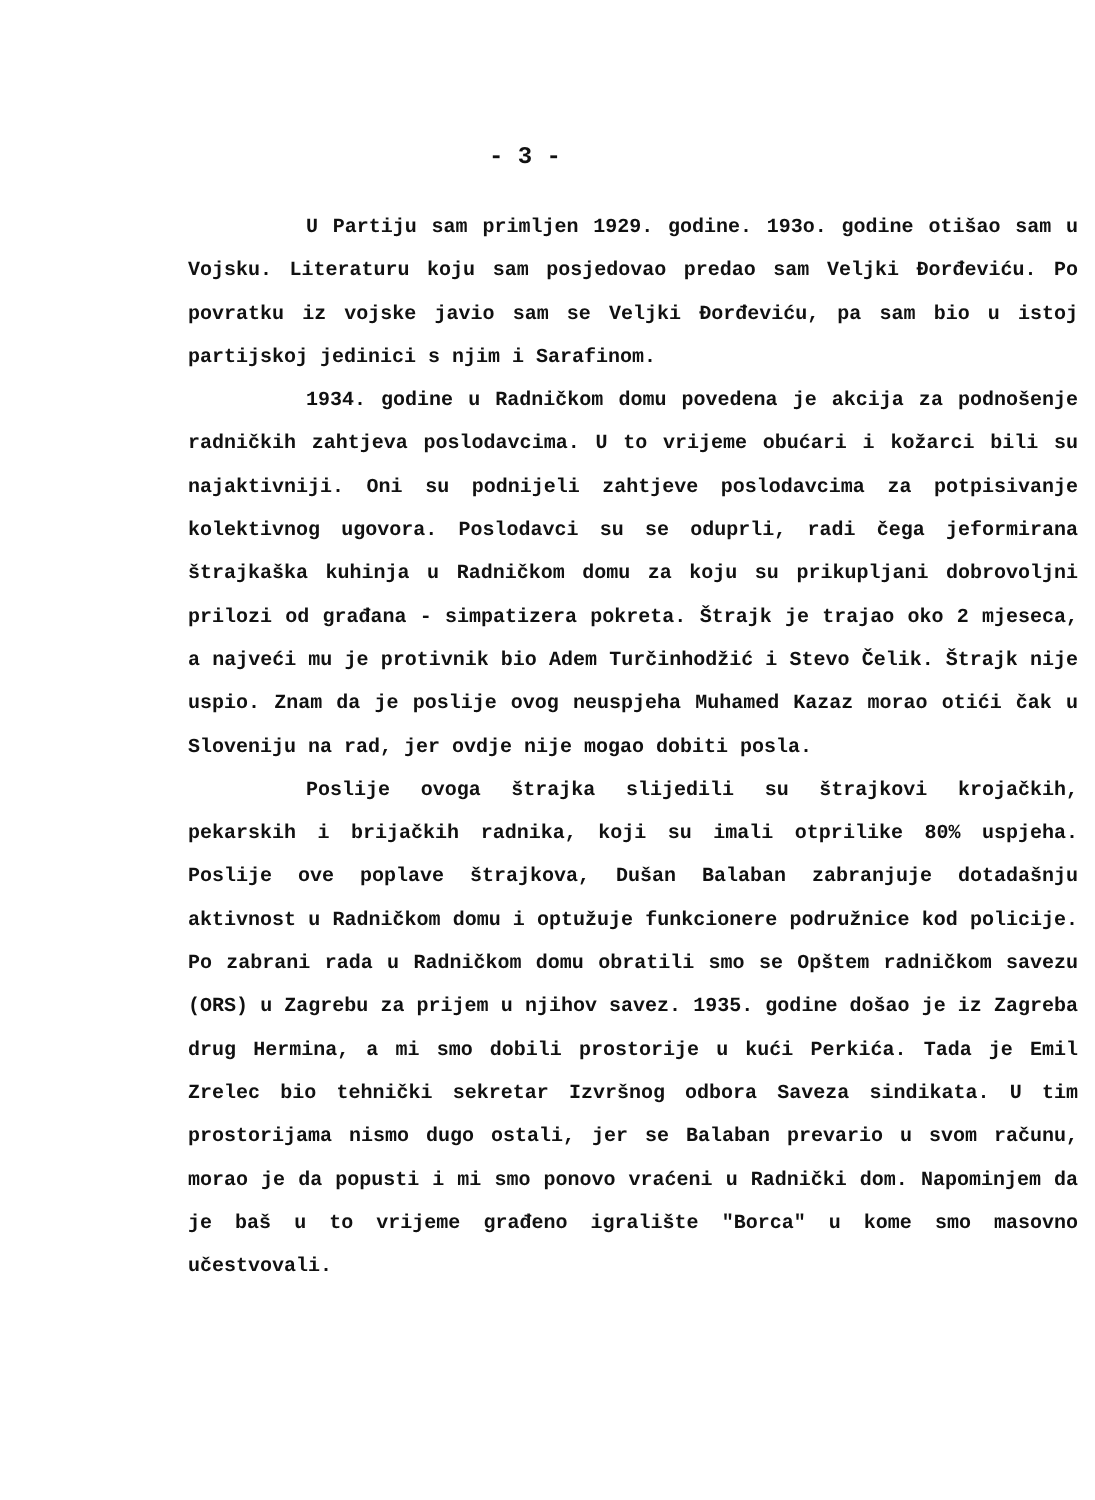- 3 -
U Partiju sam primljen 1929. godine. 193o. godine otišao sam u Vojsku. Literaturu koju sam posjedovao predao sam Veljki Đorđeviću. Po povratku iz vojske javio sam se Veljki Đorđeviću, pa sam bio u istoj partijskoj jedinici s njim i Sarafinom.
1934. godine u Radničkom domu povedena je akcija za podnošenje radničkih zahtjeva poslodavcima. U to vrijeme obućari i kožarci bili su najaktivniji. Oni su podnijeli zahtjeve poslodavcima za potpisivanje kolektivnog ugovora. Poslodavci su se oduprli, radi čega jeformirana štrajkaška kuhinja u Radničkom domu za koju su prikupljani dobrovoljni prilozi od građana - simpatizera pokreta. Štrajk je trajao oko 2 mjeseca, a najveći mu je protivnik bio Adem Turčinhodžić i Stevo Čelik. Štrajk nije uspio. Znam da je poslije ovog neuspjeha Muhamed Kazaz morao otići čak u Sloveniju na rad, jer ovdje nije mogao dobiti posla.
Poslije ovoga štrajka slijedili su štrajkovi krojačkih, pekarskih i brijačkih radnika, koji su imali otprilike 80% uspjeha. Poslije ove poplave štrajkova, Dušan Balaban zabranjuje dotadašnju aktivnost u Radničkom domu i optužuje funkcionere podružnice kod policije. Po zabrani rada u Radničkom domu obratili smo se Opštem radničkom savezu (ORS) u Zagrebu za prijem u njihov savez. 1935. godine došao je iz Zagreba drug Hermina, a mi smo dobili prostorije u kući Perkića. Tada je Emil Zrelec bio tehnički sekretar Izvršnog odbora Saveza sindikata. U tim prostorijama nismo dugo ostali, jer se Balaban prevario u svom računu, morao je da popusti i mi smo ponovo vraćeni u Radnički dom. Napominjem da je baš u to vrijeme građeno igralište "Borca" u kome smo masovno učestvovali.